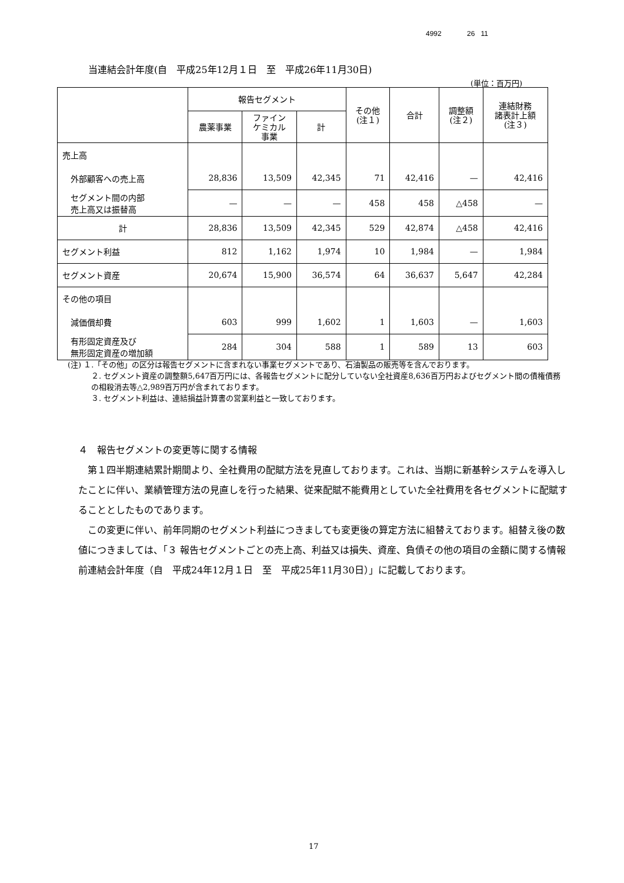4992 26 11
当連結会計年度(自　平成25年12月１日　至　平成26年11月30日)
(単位：百万円)
| | 報告セグメント | | | その他 (注１) | 合計 | 調整額 (注２) | 連結財務 諸表計上額 (注３) |
| --- | --- | --- | --- | --- | --- | --- | --- |
| | 農薬事業 | ファイン ケミカル 事業 | 計 | | | | |
| 売上高 | | | | | | | |
| 外部顧客への売上高 | 28,836 | 13,509 | 42,345 | 71 | 42,416 | — | 42,416 |
| セグメント間の内部 売上高又は振替高 | — | — | — | 458 | 458 | △458 | — |
| 計 | 28,836 | 13,509 | 42,345 | 529 | 42,874 | △458 | 42,416 |
| セグメント利益 | 812 | 1,162 | 1,974 | 10 | 1,984 | — | 1,984 |
| セグメント資産 | 20,674 | 15,900 | 36,574 | 64 | 36,637 | 5,647 | 42,284 |
| その他の項目 | | | | | | | |
| 減価償却費 | 603 | 999 | 1,602 | 1 | 1,603 | — | 1,603 |
| 有形固定資産及び 無形固定資産の増加額 | 284 | 304 | 588 | 1 | 589 | 13 | 603 |
(注) １.「その他」の区分は報告セグメントに含まれない事業セグメントであり、石油製品の販売等を含んでおります。
２. セグメント資産の調整額5,647百万円には、各報告セグメントに配分していない全社資産8,636百万円およびセグメント間の債権債務の相殺消去等△2,989百万円が含まれております。
３. セグメント利益は、連結損益計算書の営業利益と一致しております。
４　報告セグメントの変更等に関する情報
　第１四半期連結累計期間より、全社費用の配賦方法を見直しております。これは、当期に新基幹システムを導入したことに伴い、業績管理方法の見直しを行った結果、従来配賦不能費用としていた全社費用を各セグメントに配賦することとしたものであります。
　この変更に伴い、前年同期のセグメント利益につきましても変更後の算定方法に組替えております。組替え後の数値につきましては、「３ 報告セグメントごとの売上高、利益又は損失、資産、負債その他の項目の金額に関する情報　前連結会計年度（自　平成24年12月１日　至　平成25年11月30日）」に記載しております。
17